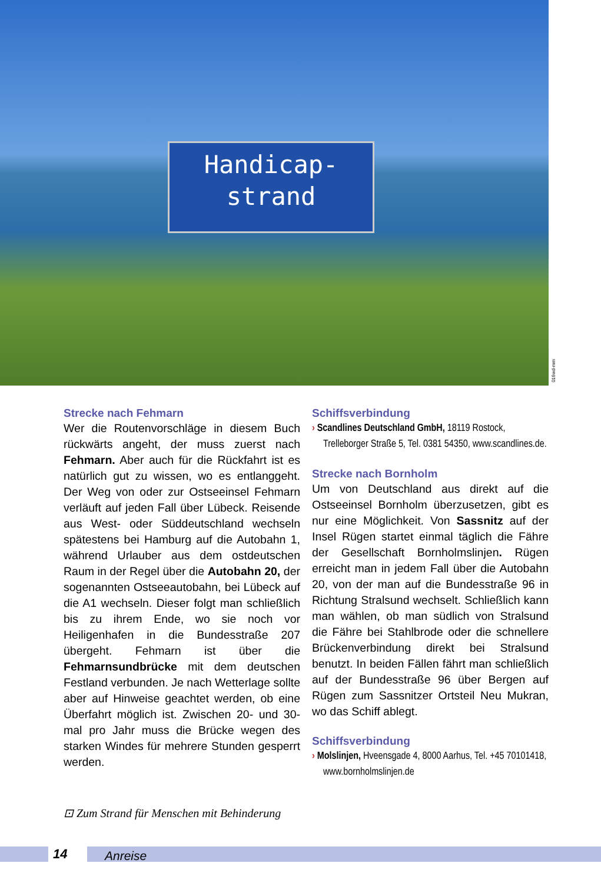Handicap-
strand
016wd-mm
Strecke nach Fehmarn
Wer die Routenvorschläge in diesem Buch rückwärts angeht, der muss zuerst nach Fehmarn. Aber auch für die Rückfahrt ist es natürlich gut zu wissen, wo es entlanggeht. Der Weg von oder zur Ostseeinsel Fehmarn verläuft auf jeden Fall über Lübeck. Reisende aus West- oder Süddeutschland wechseln spätestens bei Hamburg auf die Autobahn 1, während Urlauber aus dem ostdeutschen Raum in der Regel über die Autobahn 20, der sogenannten Ostseeautobahn, bei Lübeck auf die A1 wechseln. Dieser folgt man schließlich bis zu ihrem Ende, wo sie noch vor Heiligenhafen in die Bundesstraße 207 übergeht. Fehmarn ist über die Fehmarnsundbrücke mit dem deutschen Festland verbunden. Je nach Wetterlage sollte aber auf Hinweise geachtet werden, ob eine Überfahrt möglich ist. Zwischen 20- und 30-mal pro Jahr muss die Brücke wegen des starken Windes für mehrere Stunden gesperrt werden.
⊡ Zum Strand für Menschen mit Behinderung
Schiffsverbindung
› Scandlines Deutschland GmbH, 18119 Rostock, Trelleborger Straße 5, Tel. 0381 54350, www.scandlines.de.
Strecke nach Bornholm
Um von Deutschland aus direkt auf die Ostseeinsel Bornholm überzusetzen, gibt es nur eine Möglichkeit. Von Sassnitz auf der Insel Rügen startet einmal täglich die Fähre der Gesellschaft Bornholmslinjen. Rügen erreicht man in jedem Fall über die Autobahn 20, von der man auf die Bundesstraße 96 in Richtung Stralsund wechselt. Schließlich kann man wählen, ob man südlich von Stralsund die Fähre bei Stahlbrode oder die schnellere Brückenverbindung direkt bei Stralsund benutzt. In beiden Fällen fährt man schließlich auf der Bundesstraße 96 über Bergen auf Rügen zum Sassnitzer Ortsteil Neu Mukran, wo das Schiff ablegt.
Schiffsverbindung
› Molslinjen, Hveensgade 4, 8000 Aarhus, Tel. +45 70101418, www.bornholmslinjen.de
14 Anreise